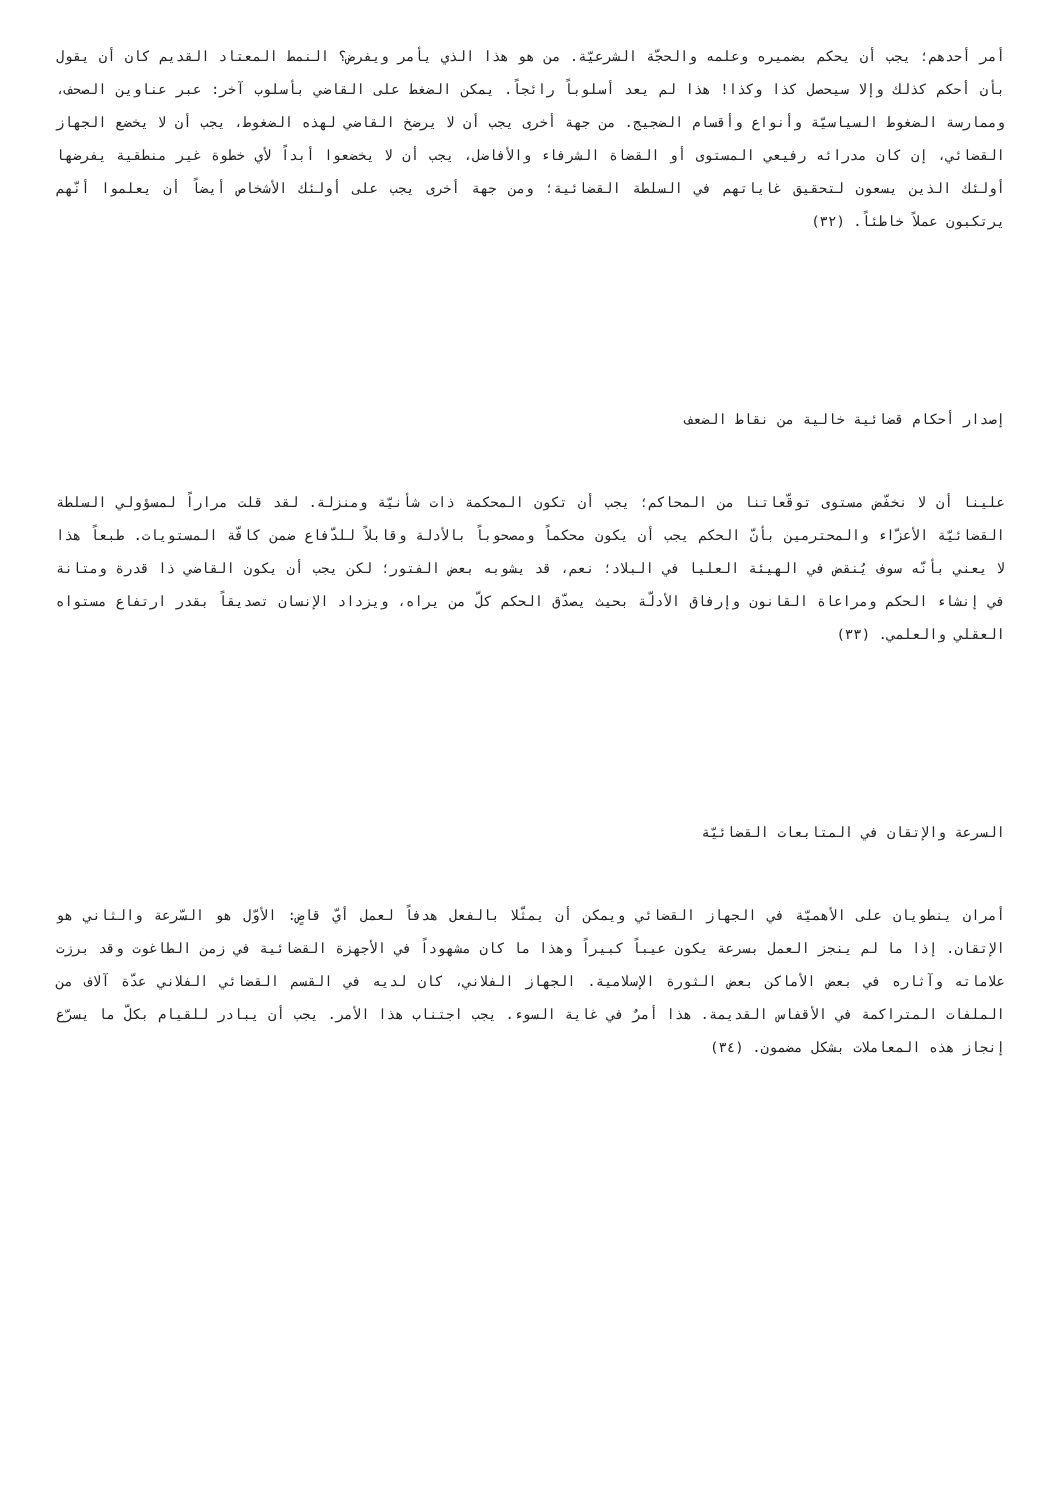أمر أحدهم؛ يجب أن يحكم بضميره وعلمه والحجّة الشرعيّة. من هو هذا الذي يأمر ويفرض؟ النمط المعتاد القديم كان أن يقول بأن أحكم كذلك وإلا سيحصل كذا وكذا! هذا لم يعد أسلوباً رائجاً. يمكن الضغط على القاضي بأسلوب آخر: عبر عناوين الصحف، وممارسة الضغوط السياسيّة وأنواع وأقسام الضجيج. من جهة أخرى يجب أن لا يرضخ القاضي لهذه الضغوط، يجب أن لا يخضع الجهاز القضائي، إن كان مدرائه رفيعي المستوى أو القضاة الشرفاء والأفاضل، يجب أن لا يخضعوا أبداً لأي خطوة غير منطقية يفرضها أولئك الذين يسعون لتحقيق غاياتهم في السلطة القضائية؛ ومن جهة أخرى يجب على أولئك الأشخاص أيضاً أن يعلموا أنّهم يرتكبون عملاً خاطئاً. (٣٢)
إصدار أحكام قضائية خالية من نقاط الضعف
علينا أن لا نخفّض مستوى توقّعاتنا من المحاكم؛ يجب أن تكون المحكمة ذات شأنيّة ومنزلة. لقد قلت مراراً لمسؤولي السلطة القضائيّة الأعزّاء والمحترمين بأنّ الحكم يجب أن يكون محكماً ومصحوباً بالأدلة وقابلاً للدّفاع ضمن كافّة المستويات. طبعاً هذا لا يعني بأنّه سوف يُنقض في الهيئة العليا في البلاد؛ نعم، قد يشوبه بعض الفتور؛ لكن يجب أن يكون القاضي ذا قدرة ومتانة في إنشاء الحكم ومراعاة القانون وإرفاق الأدلّة بحيث يصدّق الحكم كلّ من يراه، ويزداد الإنسان تصديقاً بقدر ارتفاع مستواه العقلي والعلمي. (٣٣)
السرعة والإتقان في المتابعات القضائيّة
أمران ينطويان على الأهميّة في الجهاز القضائي ويمكن أن يمثّلا بالفعل هدفاً لعمل أيّ قاضٍ: الأوّل هو السّرعة والثاني هو الإتقان. إذا ما لم ينجز العمل بسرعة يكون عيباً كبيراً وهذا ما كان مشهوداً في الأجهزة القضائية في زمن الطاغوت وقد برزت علاماته وآثاره في بعض الأماكن بعض الثورة الإسلامية. الجهاز الفلاني، كان لديه في القسم القضائي الفلاني عدّة آلاف من الملفات المتراكمة في الأقفاس القديمة. هذا أمرٌ في غاية السوء. يجب اجتناب هذا الأمر. يجب أن يبادر للقيام بكلّ ما يسرّع إنجاز هذه المعاملات بشكل مضمون. (٣٤)